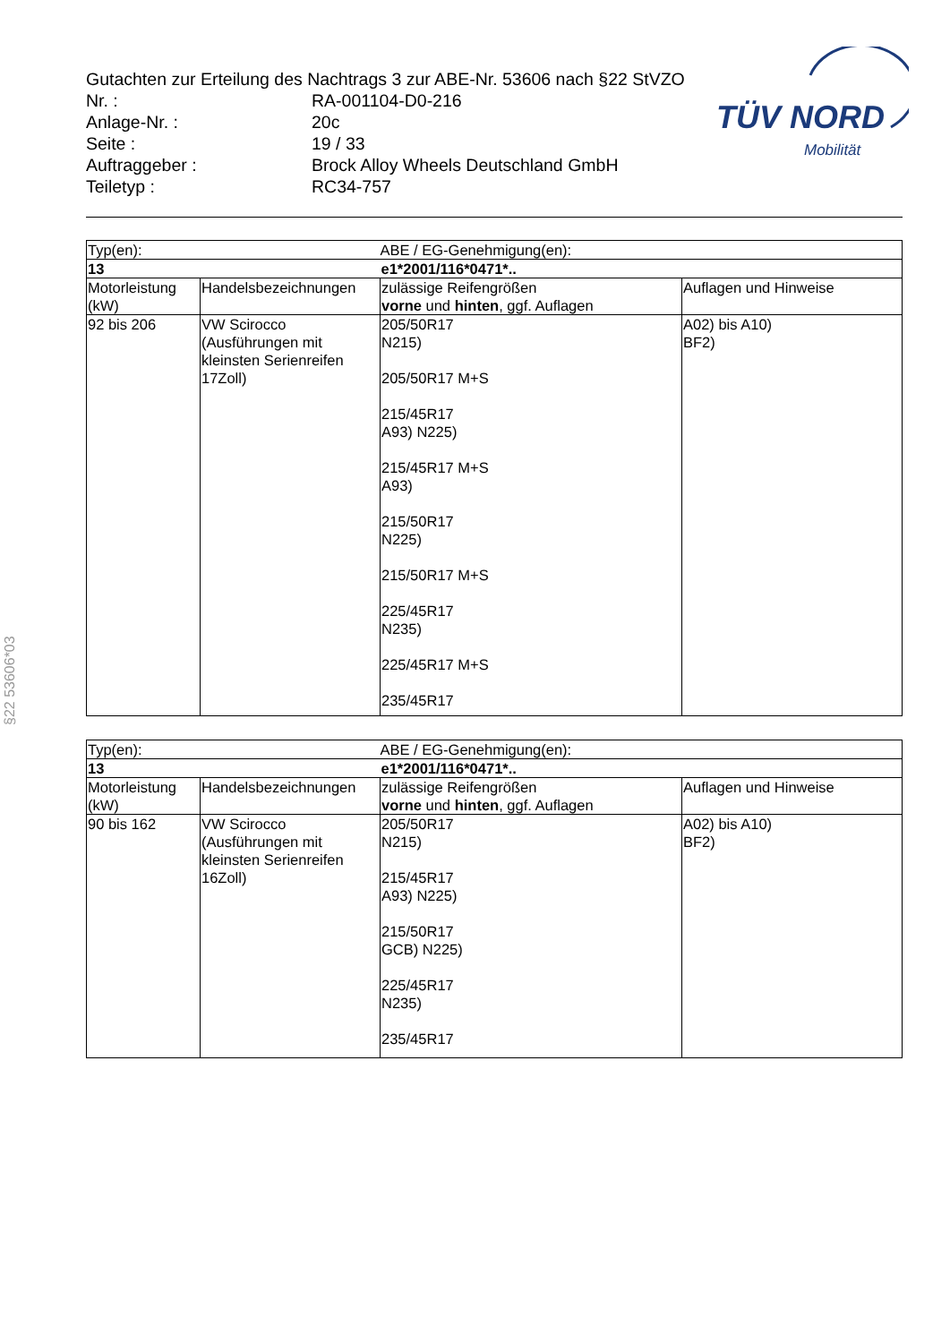Gutachten zur Erteilung des Nachtrags 3 zur ABE-Nr. 53606 nach §22 StVZO
Nr. : RA-001104-D0-216
Anlage-Nr. : 20c
Seite : 19 / 33
Auftraggeber : Brock Alloy Wheels Deutschland GmbH
Teiletyp : RC34-757
TÜV NORD
Mobilität
§22 53606*03
| Typ(en): | | ABE / EG-Genehmigung(en): | |
| 13 | | e1*2001/116*0471*.. | |
| Motorleistung (kW) | Handelsbezeichnungen | zulässige Reifengrößen vorne und hinten , ggf. Auflagen | Auflagen und Hinweise |
| 92 bis 206 | VW Scirocco (Ausführungen mit kleinsten Serienreifen 17Zoll) | 205/50R17 N215) 205/50R17 M+S 215/45R17 A93) N225) 215/45R17 M+S A93) 215/50R17 N225) 215/50R17 M+S 225/45R17 N235) 225/45R17 M+S 235/45R17 | A02) bis A10) BF2) |
| Typ(en): | | ABE / EG-Genehmigung(en): | |
| 13 | | e1*2001/116*0471*.. | |
| Motorleistung (kW) | Handelsbezeichnungen | zulässige Reifengrößen vorne und hinten , ggf. Auflagen | Auflagen und Hinweise |
| 90 bis 162 | VW Scirocco (Ausführungen mit kleinsten Serienreifen 16Zoll) | 205/50R17 N215) 215/45R17 A93) N225) 215/50R17 GCB) N225) 225/45R17 N235) 235/45R17 | A02) bis A10) BF2) |